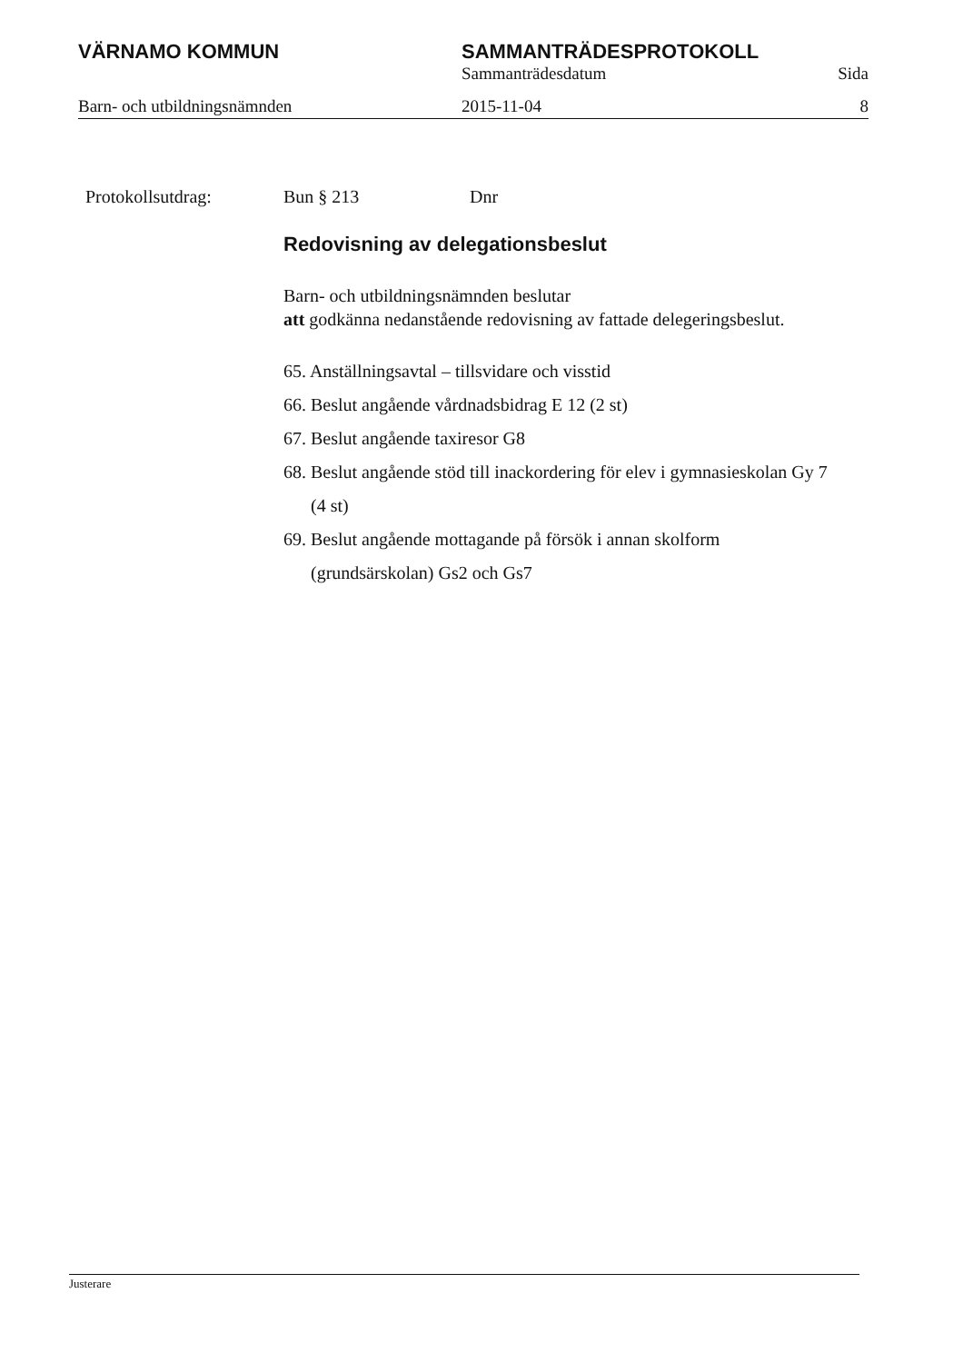VÄRNAMO KOMMUN SAMMANTRÄDESPROTOKOLL
Sammanträdesdatum Sida
Barn- och utbildningsnämnden 2015-11-04 8
Protokollsutdrag: Bun § 213 Dnr
Redovisning av delegationsbeslut
Barn- och utbildningsnämnden beslutar
att godkänna nedanstående redovisning av fattade delegeringsbeslut.
65. Anställningsavtal – tillsvidare och visstid
66. Beslut angående vårdnadsbidrag E 12 (2 st)
67. Beslut angående taxiresor G8
68. Beslut angående stöd till inackordering för elev i gymnasieskolan Gy 7 (4 st)
69. Beslut angående mottagande på försök i annan skolform (grundsärskolan) Gs2 och Gs7
Justerare